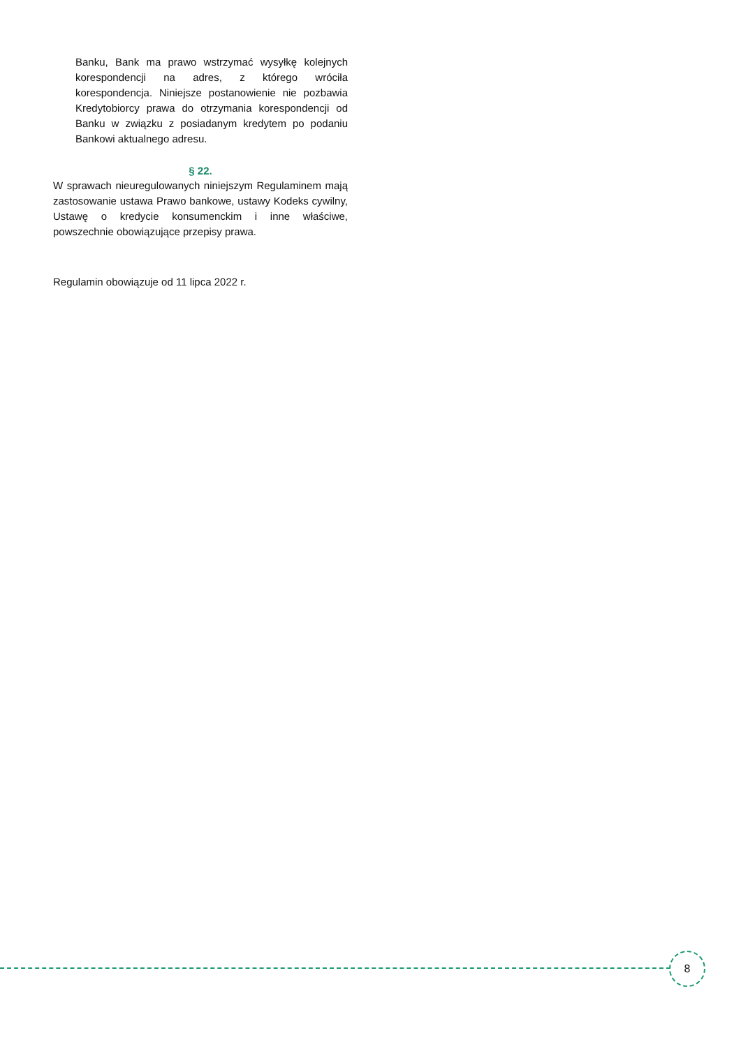Banku, Bank ma prawo wstrzymać wysyłkę kolejnych korespondencji na adres, z którego wróciła korespondencja. Niniejsze postanowienie nie pozbawia Kredytobiorcy prawa do otrzymania korespondencji od Banku w związku z posiadanym kredytem po podaniu Bankowi aktualnego adresu.
§ 22.
W sprawach nieuregulowanych niniejszym Regulaminem mają zastosowanie ustawa Prawo bankowe, ustawy Kodeks cywilny, Ustawę o kredycie konsumenckim i inne właściwe, powszechnie obowiązujące przepisy prawa.
Regulamin obowiązuje od 11 lipca 2022 r.
8